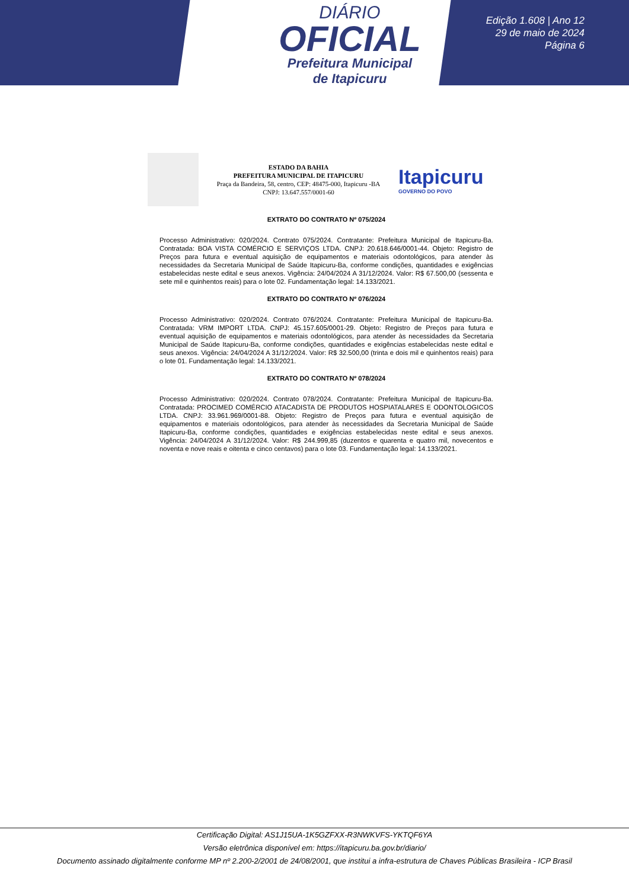DIÁRIO
OFICIAL
Prefeitura Municipal
de Itapicuru
Edição 1.608 | Ano 12
29 de maio de 2024
Página 6
ESTADO DA BAHIA
PREFEITURA MUNICIPAL DE ITAPICURU
Praça da Bandeira, 58, centro, CEP: 48475-000, Itapicuru -BA
CNPJ: 13.647.557/0001-60
Itapicuru
GOVERNO DO POVO
EXTRATO DO CONTRATO Nº 075/2024
Processo Administrativo: 020/2024. Contrato 075/2024. Contratante: Prefeitura Municipal de Itapicuru-Ba. Contratada: BOA VISTA COMÉRCIO E SERVIÇOS LTDA. CNPJ: 20.618.646/0001-44. Objeto: Registro de Preços para futura e eventual aquisição de equipamentos e materiais odontológicos, para atender às necessidades da Secretaria Municipal de Saúde Itapicuru-Ba, conforme condições, quantidades e exigências estabelecidas neste edital e seus anexos. Vigência: 24/04/2024 A 31/12/2024. Valor: R$ 67.500,00 (sessenta e sete mil e quinhentos reais) para o lote 02. Fundamentação legal: 14.133/2021.
EXTRATO DO CONTRATO Nº 076/2024
Processo Administrativo: 020/2024. Contrato 076/2024. Contratante: Prefeitura Municipal de Itapicuru-Ba. Contratada: VRM IMPORT LTDA. CNPJ: 45.157.605/0001-29. Objeto: Registro de Preços para futura e eventual aquisição de equipamentos e materiais odontológicos, para atender às necessidades da Secretaria Municipal de Saúde Itapicuru-Ba, conforme condições, quantidades e exigências estabelecidas neste edital e seus anexos. Vigência: 24/04/2024 A 31/12/2024. Valor: R$ 32.500,00 (trinta e dois mil e quinhentos reais) para o lote 01. Fundamentação legal: 14.133/2021.
EXTRATO DO CONTRATO Nº 078/2024
Processo Administrativo: 020/2024. Contrato 078/2024. Contratante: Prefeitura Municipal de Itapicuru-Ba. Contratada: PROCIMED COMÉRCIO ATACADISTA DE PRODUTOS HOSPIATALARES E ODONTOLOGICOS LTDA. CNPJ: 33.961.969/0001-88. Objeto: Registro de Preços para futura e eventual aquisição de equipamentos e materiais odontológicos, para atender às necessidades da Secretaria Municipal de Saúde Itapicuru-Ba, conforme condições, quantidades e exigências estabelecidas neste edital e seus anexos. Vigência: 24/04/2024 A 31/12/2024. Valor: R$ 244.999,85 (duzentos e quarenta e quatro mil, novecentos e noventa e nove reais e oitenta e cinco centavos) para o lote 03. Fundamentação legal: 14.133/2021.
Certificação Digital: AS1J15UA-1K5GZFXX-R3NWKVFS-YKTQF6YA
Versão eletrônica disponível em: https://itapicuru.ba.gov.br/diario/
Documento assinado digitalmente conforme MP nº 2.200-2/2001 de 24/08/2001, que institui a infra-estrutura de Chaves Públicas Brasileira - ICP Brasil